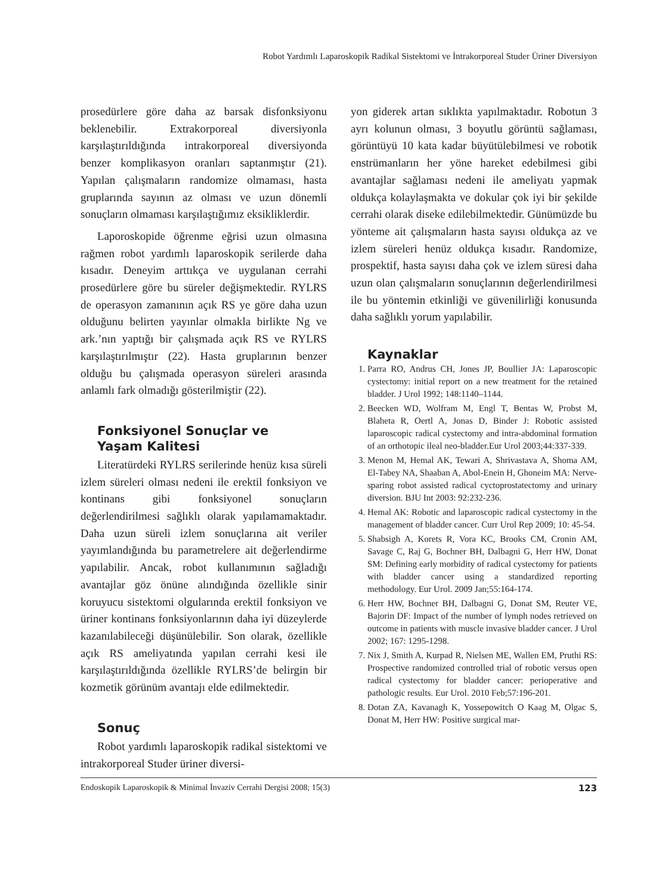Robot Yardımlı Laparoskopik Radikal Sistektomi ve İntrakorporeal Studer Üriner Diversiyon
prosedürlere göre daha az barsak disfonksiyonu beklenebilir. Extrakorporeal diversiyonla karşılaştırıldığında intrakorporeal diversiyonda benzer komplikasyon oranları saptanmıştır (21). Yapılan çalışmaların randomize olmaması, hasta gruplarında sayının az olması ve uzun dönemli sonuçların olmaması karşılaştığımız eksikliklerdir.
Laporoskopide öğrenme eğrisi uzun olmasına rağmen robot yardımlı laparoskopik serilerde daha kısadır. Deneyim arttıkça ve uygulanan cerrahi prosedürlere göre bu süreler değişmektedir. RYLRS de operasyon zamanının açık RS ye göre daha uzun olduğunu belirten yayınlar olmakla birlikte Ng ve ark.’nın yaptığı bir çalışmada açık RS ve RYLRS karşılaştırılmıştır (22). Hasta gruplarının benzer olduğu bu çalışmada operasyon süreleri arasında anlamlı fark olmadığı gösterilmiştir (22).
Fonksiyonel Sonuçlar ve
Yaşam Kalitesi
Literatürdeki RYLRS serilerinde henüz kısa süreli izlem süreleri olması nedeni ile erektil fonksiyon ve kontinans gibi fonksiyonel sonuçların değerlendirilmesi sağlıklı olarak yapılamamaktadır. Daha uzun süreli izlem sonuçlarına ait veriler yayımlandığında bu parametrelere ait değerlendirme yapılabilir. Ancak, robot kullanımının sağladığı avantajlar göz önüne alındığında özellikle sinir koruyucu sistektomi olgularında erektil fonksiyon ve üriner kontinans fonksiyonlarının daha iyi düzeylerde kazanılabileceği düşünülebilir. Son olarak, özellikle açık RS ameliyatında yapılan cerrahi kesi ile karşılaştırıldığında özellikle RYLRS’de belirgin bir kozmetik görünüm avantajı elde edilmektedir.
Sonuç
Robot yardımlı laparoskopik radikal sistektomi ve intrakorporeal Studer üriner diversi-
yon giderek artan sıklıkta yapılmaktadır. Robotun 3 ayrı kolunun olması, 3 boyutlu görüntü sağlaması, görüntüyü 10 kata kadar büyütülebilmesi ve robotik enstrümanların her yöne hareket edebilmesi gibi avantajlar sağlaması nedeni ile ameliyatı yapmak oldukça kolaylaşmakta ve dokular çok iyi bir şekilde cerrahi olarak diseke edilebilmektedir. Günümüzde bu yönteme ait çalışmaların hasta sayısı oldukça az ve izlem süreleri henüz oldukça kısadır. Randomize, prospektif, hasta sayısı daha çok ve izlem süresi daha uzun olan çalışmaların sonuçlarının değerlendirilmesi ile bu yöntemin etkinliği ve güvenilirliği konusunda daha sağlıklı yorum yapılabilir.
Kaynaklar
1. Parra RO, Andrus CH, Jones JP, Boullier JA: Laparoscopic cystectomy: initial report on a new treatment for the retained bladder. J Urol 1992; 148:1140–1144.
2. Beecken WD, Wolfram M, Engl T, Bentas W, Probst M, Blaheta R, Oertl A, Jonas D, Binder J: Robotic assisted laparoscopic radical cystectomy and intra-abdominal formation of an orthotopic ileal neo-bladder.Eur Urol 2003;44:337-339.
3. Menon M, Hemal AK, Tewari A, Shrivastava A, Shoma AM, El-Tabey NA, Shaaban A, Abol-Enein H, Ghoneim MA: Nerve-sparing robot assisted radical cyctoprostatectomy and urinary diversion. BJU Int 2003: 92:232-236.
4. Hemal AK: Robotic and laparoscopic radical cystectomy in the management of bladder cancer. Curr Urol Rep 2009; 10: 45-54.
5. Shabsigh A, Korets R, Vora KC, Brooks CM, Cronin AM, Savage C, Raj G, Bochner BH, Dalbagni G, Herr HW, Donat SM: Defining early morbidity of radical cystectomy for patients with bladder cancer using a standardized reporting methodology. Eur Urol. 2009 Jan;55:164-174.
6. Herr HW, Bochner BH, Dalbagni G, Donat SM, Reuter VE, Bajorin DF: Impact of the number of lymph nodes retrieved on outcome in patients with muscle invasive bladder cancer. J Urol 2002; 167: 1295-1298.
7. Nix J, Smith A, Kurpad R, Nielsen ME, Wallen EM, Pruthi RS: Prospective randomized controlled trial of robotic versus open radical cystectomy for bladder cancer: perioperative and pathologic results. Eur Urol. 2010 Feb;57:196-201.
8. Dotan ZA, Kavanagh K, Yossepowitch O Kaag M, Olgac S, Donat M, Herr HW: Positive surgical mar-
Endoskopik Laparoskopik & Minimal İnvaziv Cerrahi Dergisi 2008; 15(3) 123